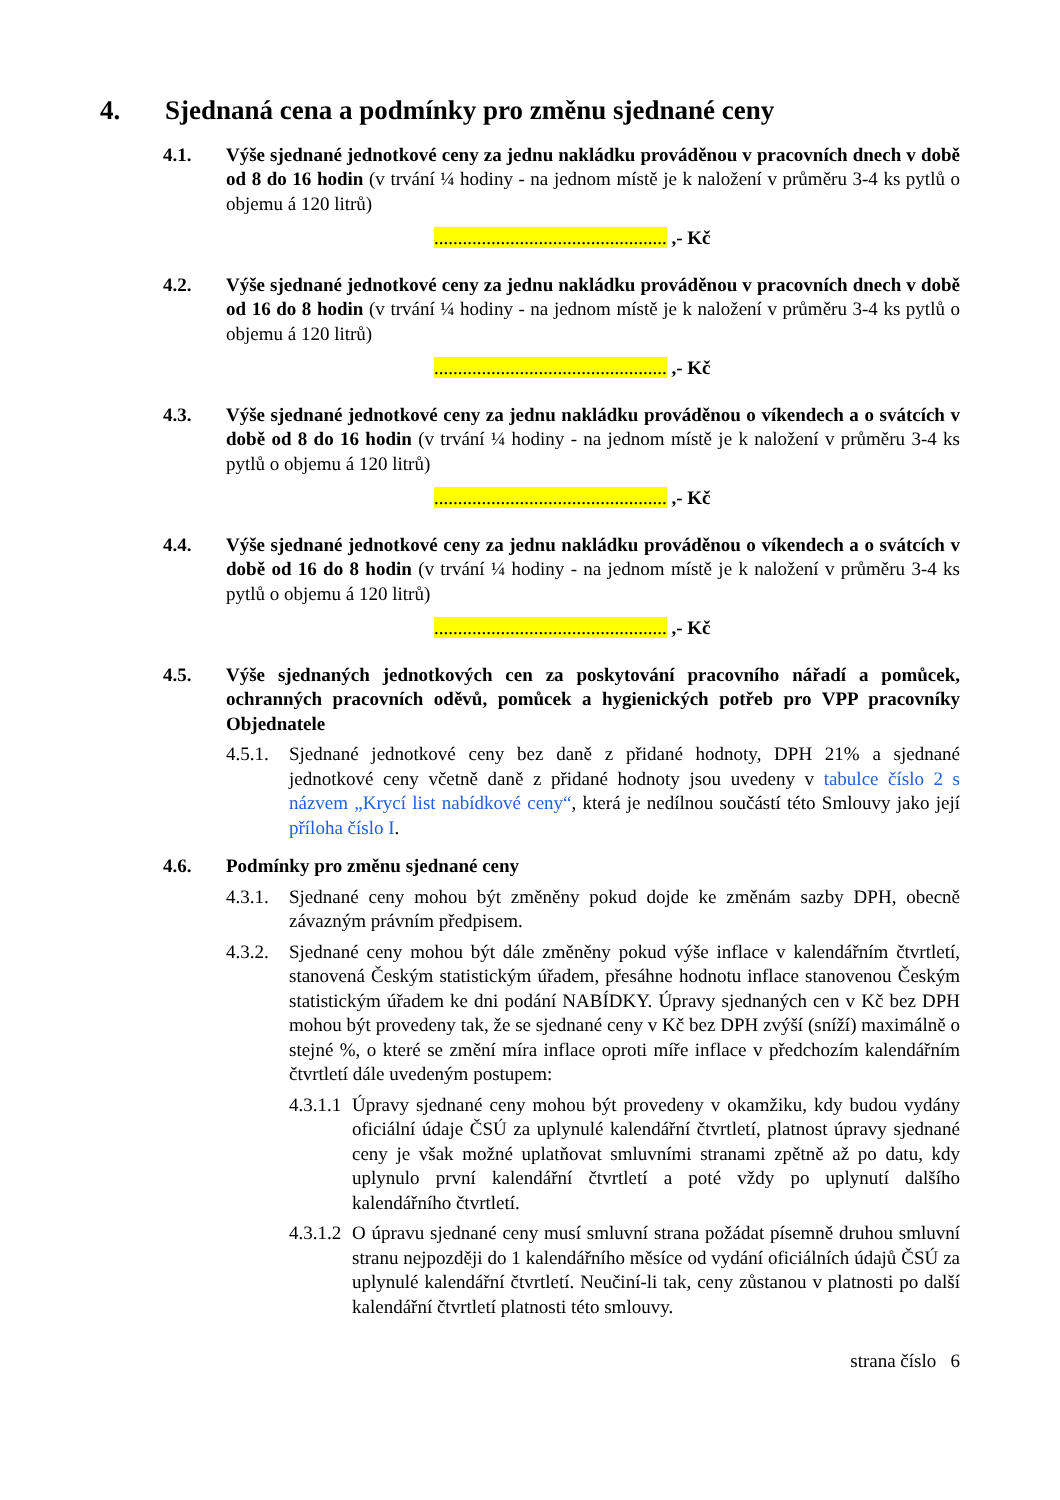4. Sjednaná cena a podmínky pro změnu sjednané ceny
4.1. Výše sjednané jednotkové ceny za jednu nakládku prováděnou v pracovních dnech v době od 8 do 16 hodin (v trvání ¼ hodiny - na jednom místě je k naložení v průměru 3-4 ks pytlů o objemu á 120 litrů)
................................................. ,- Kč
4.2. Výše sjednané jednotkové ceny za jednu nakládku prováděnou v pracovních dnech v době od 16 do 8 hodin (v trvání ¼ hodiny - na jednom místě je k naložení v průměru 3-4 ks pytlů o objemu á 120 litrů)
................................................. ,- Kč
4.3. Výše sjednané jednotkové ceny za jednu nakládku prováděnou o víkendech a o svátcích v době od 8 do 16 hodin (v trvání ¼ hodiny - na jednom místě je k naložení v průměru 3-4 ks pytlů o objemu á 120 litrů)
................................................. ,- Kč
4.4. Výše sjednané jednotkové ceny za jednu nakládku prováděnou o víkendech a o svátcích v době od 16 do 8 hodin (v trvání ¼ hodiny - na jednom místě je k naložení v průměru 3-4 ks pytlů o objemu á 120 litrů)
................................................. ,- Kč
4.5. Výše sjednaných jednotkových cen za poskytování pracovního nářadí a pomůcek, ochranných pracovních oděvů, pomůcek a hygienických potřeb pro VPP pracovníky Objednatele
4.5.1.
Sjednané jednotkové ceny bez daně z přidané hodnoty, DPH 21% a sjednané jednotkové ceny včetně daně z přidané hodnoty jsou uvedeny v tabulce číslo 2 s názvem „Krycí list nabídkové ceny“, která je nedílnou součástí této Smlouvy jako její příloha číslo I.
4.6. Podmínky pro změnu sjednané ceny
4.3.1.
Sjednané ceny mohou být změněny pokud dojde ke změnám sazby DPH, obecně závazným právním předpisem.
4.3.2.
Sjednané ceny mohou být dále změněny pokud výše inflace v kalendářním čtvrtletí, stanovená Českým statistickým úřadem, přesáhne hodnotu inflace stanovenou Českým statistickým úřadem ke dni podání NABÍDKY. Úpravy sjednaných cen v Kč bez DPH mohou být provedeny tak, že se sjednané ceny v Kč bez DPH zvýší (sníží) maximálně o stejné %, o které se změní míra inflace oproti míře inflace v předchozím kalendářním čtvrtletí dále uvedeným postupem:
4.3.1.1
Úpravy sjednané ceny mohou být provedeny v okamžiku, kdy budou vydány oficiální údaje ČSÚ za uplynulé kalendářní čtvrtletí, platnost úpravy sjednané ceny je však možné uplatňovat smluvními stranami zpětně až po datu, kdy uplynulo první kalendářní čtvrtletí a poté vždy po uplynutí dalšího kalendářního čtvrtletí.
4.3.1.2
O úpravu sjednané ceny musí smluvní strana požádat písemně druhou smluvní stranu nejpozději do 1 kalendářního měsíce od vydání oficiálních údajů ČSÚ za uplynulé kalendářní čtvrtletí. Neučiní-li tak, ceny zůstanou v platnosti po další kalendářní čtvrtletí platnosti této smlouvy.
strana číslo 6